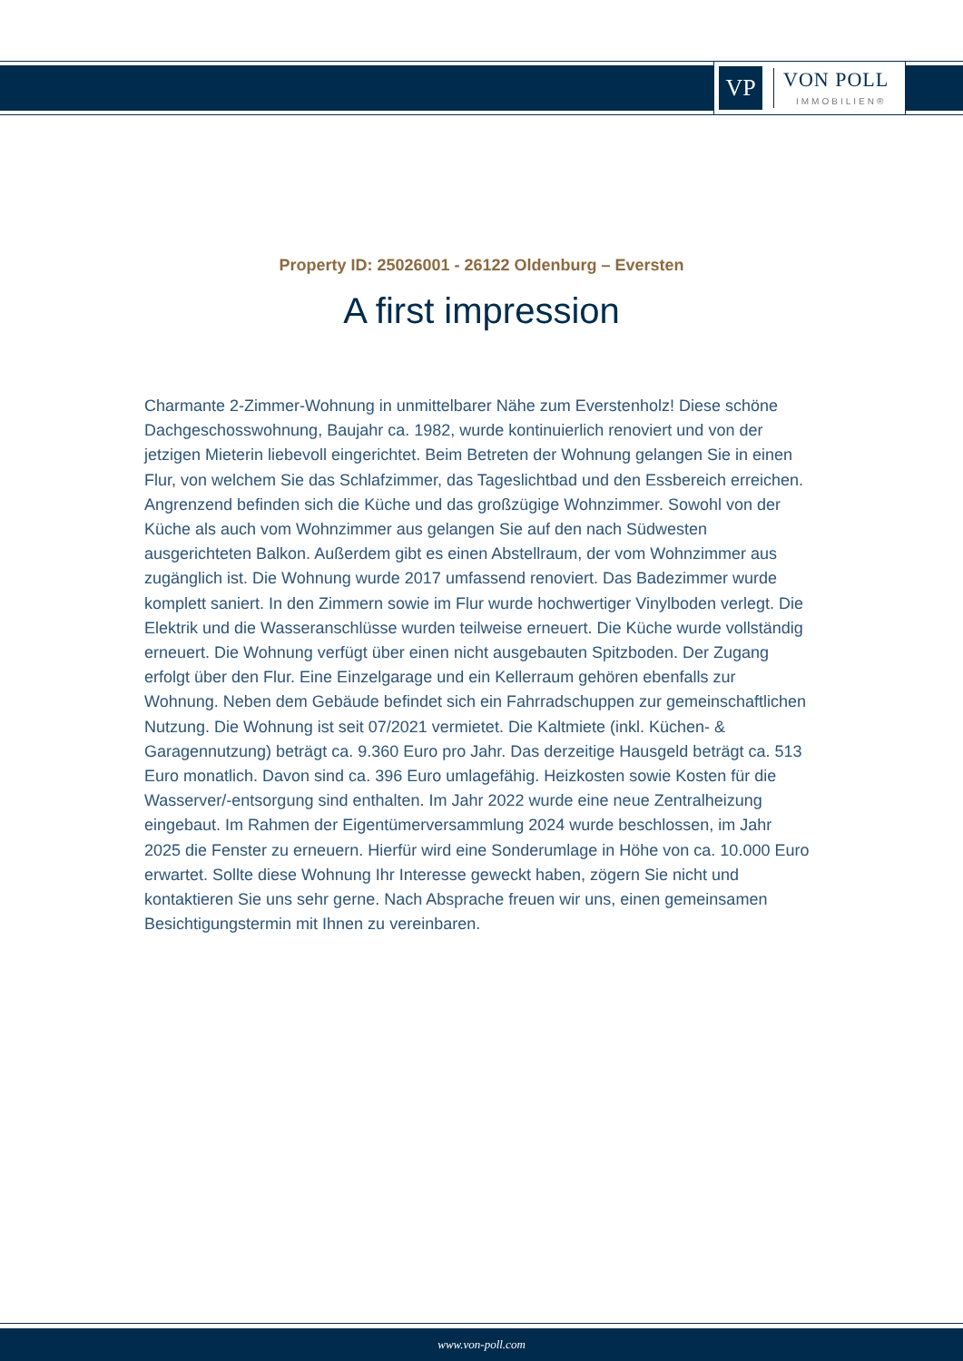VP
VON POLL
IMMOBILIEN®
Property ID: 25026001 - 26122 Oldenburg – Eversten
A first impression
Charmante 2-Zimmer-Wohnung in unmittelbarer Nähe zum Everstenholz! Diese schöne Dachgeschosswohnung, Baujahr ca. 1982, wurde kontinuierlich renoviert und von der jetzigen Mieterin liebevoll eingerichtet. Beim Betreten der Wohnung gelangen Sie in einen Flur, von welchem Sie das Schlafzimmer, das Tageslichtbad und den Essbereich erreichen. Angrenzend befinden sich die Küche und das großzügige Wohnzimmer. Sowohl von der Küche als auch vom Wohnzimmer aus gelangen Sie auf den nach Südwesten ausgerichteten Balkon. Außerdem gibt es einen Abstellraum, der vom Wohnzimmer aus zugänglich ist. Die Wohnung wurde 2017 umfassend renoviert. Das Badezimmer wurde komplett saniert. In den Zimmern sowie im Flur wurde hochwertiger Vinylboden verlegt. Die Elektrik und die Wasseranschlüsse wurden teilweise erneuert. Die Küche wurde vollständig erneuert. Die Wohnung verfügt über einen nicht ausgebauten Spitzboden. Der Zugang erfolgt über den Flur. Eine Einzelgarage und ein Kellerraum gehören ebenfalls zur Wohnung. Neben dem Gebäude befindet sich ein Fahrradschuppen zur gemeinschaftlichen Nutzung. Die Wohnung ist seit 07/2021 vermietet. Die Kaltmiete (inkl. Küchen- & Garagennutzung) beträgt ca. 9.360 Euro pro Jahr. Das derzeitige Hausgeld beträgt ca. 513 Euro monatlich. Davon sind ca. 396 Euro umlagefähig. Heizkosten sowie Kosten für die Wasserver/-entsorgung sind enthalten. Im Jahr 2022 wurde eine neue Zentralheizung eingebaut. Im Rahmen der Eigentümerversammlung 2024 wurde beschlossen, im Jahr 2025 die Fenster zu erneuern. Hierfür wird eine Sonderumlage in Höhe von ca. 10.000 Euro erwartet. Sollte diese Wohnung Ihr Interesse geweckt haben, zögern Sie nicht und kontaktieren Sie uns sehr gerne. Nach Absprache freuen wir uns, einen gemeinsamen Besichtigungstermin mit Ihnen zu vereinbaren.
www.von-poll.com